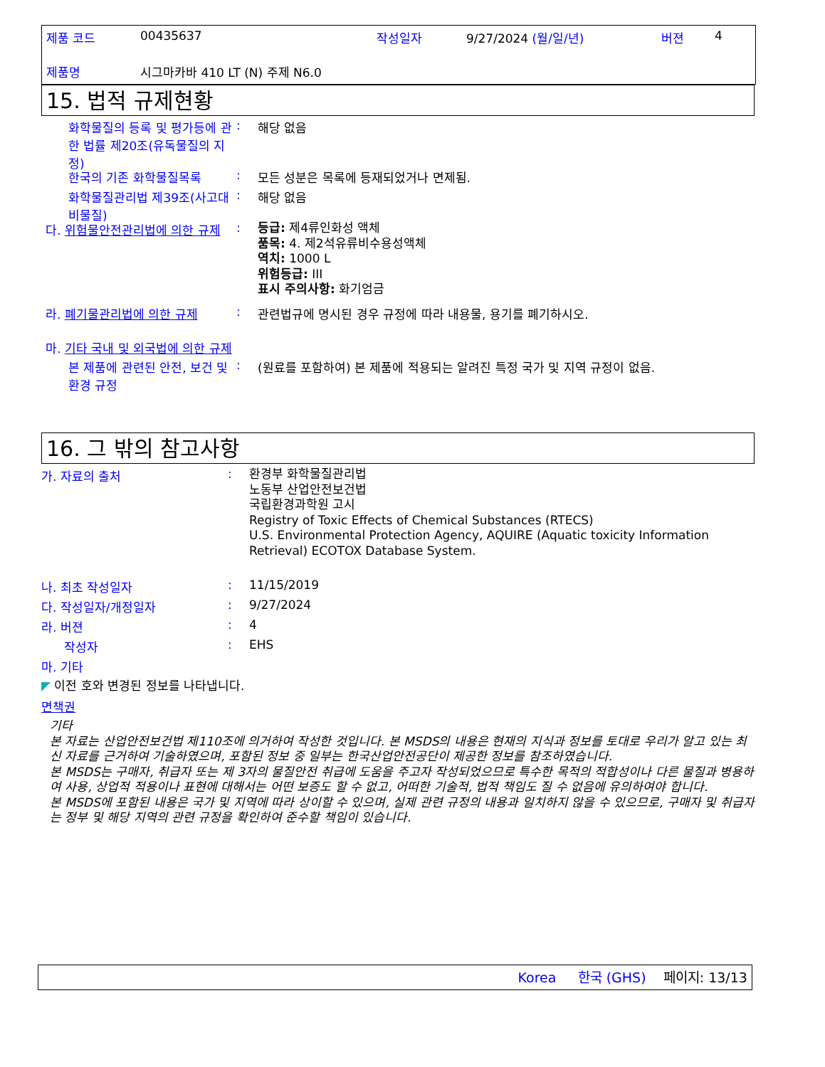제품 코드 00435637 작성일자 9/27/2024 (월/일/년) 버젼 4
제품명 시그마카바 410 LT (N) 주제 N6.0
15. 법적 규제현황
화학물질의 등록 및 평가등에 관한 법률 제20조(유독물질의 지정)
: 해당 없음
한국의 기존 화학물질목록 : 모든 성분은 목록에 등재되었거나 면제됨.
화학물질관리법 제39조(사고대비물질)
: 해당 없음
다. 위험물안전관리법에 의한 규제
:
등급: 제4류인화성 액체
품목: 4. 제2석유류비수용성액체
역치: 1000 L
위험등급: III
표시 주의사항: 화기엄금
라. 폐기물관리법에 의한 규제 : 관련법규에 명시된 경우 규정에 따라 내용물, 용기를 폐기하시오.
마. 기타 국내 및 외국법에 의한 규제
본 제품에 관련된 안전, 보건 및 환경 규정
: (원료를 포함하여) 본 제품에 적용되는 알려진 특정 국가 및 지역 규정이 없음.
16. 그 밖의 참고사항
가. 자료의 출처 :
환경부 화학물질관리법
노동부 산업안전보건법
국립환경과학원 고시
Registry of Toxic Effects of Chemical Substances (RTECS)
U.S. Environmental Protection Agency, AQUIRE (Aquatic toxicity Information Retrieval) ECOTOX Database System.
나. 최초 작성일자 : 11/15/2019
다. 작성일자/개정일자 : 9/27/2024
라. 버젼 : 4
작성자 : EHS
마. 기타
◤ 이전 호와 변경된 정보를 나타냅니다.
면책권
기타
본 자료는 산업안전보건법 제110조에 의거하여 작성한 것입니다. 본 MSDS의 내용은 현재의 지식과 정보를 토대로 우리가 알고 있는 최신 자료를 근거하여 기술하였으며, 포함된 정보 중 일부는 한국산업안전공단이 제공한 정보를 참조하였습니다.
본 MSDS는 구매자, 취급자 또는 제 3자의 물질안전 취급에 도움을 주고자 작성되었으므로 특수한 목적의 적합성이나 다른 물질과 병용하여 사용, 상업적 적용이나 표현에 대해서는 어떤 보증도 할 수 없고, 어떠한 기술적, 법적 책임도 질 수 없음에 유의하여야 합니다.
본 MSDS에 포함된 내용은 국가 및 지역에 따라 상이할 수 있으며, 실제 관련 규정의 내용과 일치하지 않을 수 있으므로, 구매자 및 취급자는 정부 및 해당 지역의 관련 규정을 확인하여 준수할 책임이 있습니다.
Korea 한국 (GHS) 페이지: 13/13